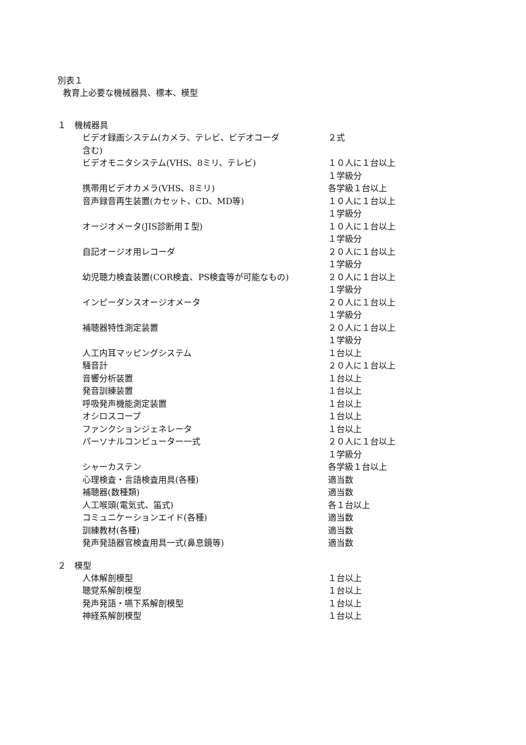別表１
教育上必要な機械器具、標本、模型
１　機械器具
| ビデオ録画システム(カメラ、テレビ、ビデオコーダ 含む) | ２式 |
| ビデオモニタシステム(VHS、8ミリ、テレビ) | １０人に１台以上 １学級分 |
| 携帯用ビデオカメラ(VHS、8ミリ) | 各学級１台以上 |
| 音声録音再生装置(カセット、CD、MD等) | １０人に１台以上 １学級分 |
| オージオメータ(JIS診断用Ｉ型) | １０人に１台以上 １学級分 |
| 自記オージオ用レコーダ | ２０人に１台以上 １学級分 |
| 幼児聴力検査装置(COR検査、PS検査等が可能なもの) | ２０人に１台以上 １学級分 |
| インピーダンスオージオメータ | ２０人に１台以上 １学級分 |
| 補聴器特性測定装置 | ２０人に１台以上 １学級分 |
| 人工内耳マッピングシステム | １台以上 |
| 騒音計 | ２０人に１台以上 |
| 音響分析装置 | １台以上 |
| 発音訓練装置 | １台以上 |
| 呼吸発声機能測定装置 | １台以上 |
| オシロスコープ | １台以上 |
| ファンクションジェネレータ | １台以上 |
| パーソナルコンピューター一式 | ２０人に１台以上 １学級分 |
| シャーカステン | 各学級１台以上 |
| 心理検査・言語検査用具(各種) | 適当数 |
| 補聴器(数種類) | 適当数 |
| 人工喉頭(電気式、笛式) | 各１台以上 |
| コミュニケーションエイド(各種) | 適当数 |
| 訓練教材(各種) | 適当数 |
| 発声発語器官検査用具一式(鼻息鏡等) | 適当数 |
２　模型
| 人体解剖模型 | １台以上 |
| 聴覚系解剖模型 | １台以上 |
| 発声発語・嚥下系解剖模型 | １台以上 |
| 神経系解剖模型 | １台以上 |